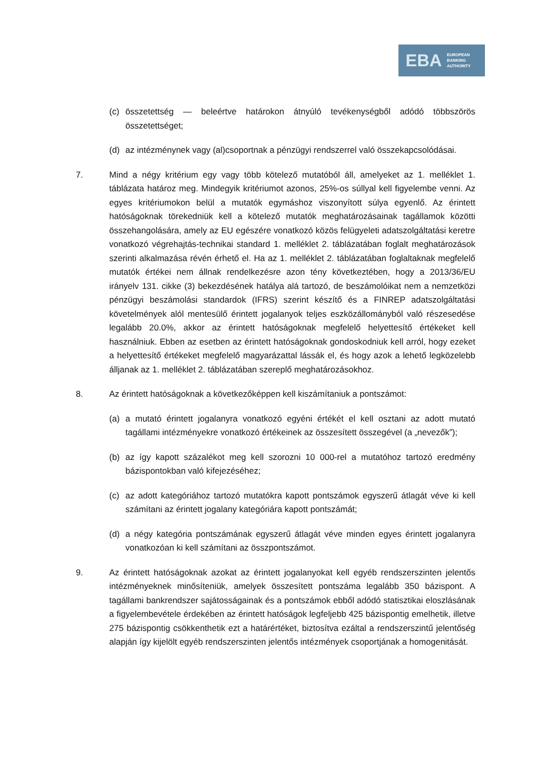EBA EUROPEAN
BANKING
AUTHORITY
(c) összetettség — beleértve határokon átnyúló tevékenységből adódó többszörös összetettséget;
(d) az intézménynek vagy (al)csoportnak a pénzügyi rendszerrel való összekapcsolódásai.
7. Mind a négy kritérium egy vagy több kötelező mutatóból áll, amelyeket az 1. melléklet 1. táblázata határoz meg. Mindegyik kritériumot azonos, 25%-os súllyal kell figyelembe venni. Az egyes kritériumokon belül a mutatók egymáshoz viszonyított súlya egyenlő. Az érintett hatóságoknak törekedniük kell a kötelező mutatók meghatározásainak tagállamok közötti összehangolására, amely az EU egészére vonatkozó közös felügyeleti adatszolgáltatási keretre vonatkozó végrehajtás-technikai standard 1. melléklet 2. táblázatában foglalt meghatározások szerinti alkalmazása révén érhető el. Ha az 1. melléklet 2. táblázatában foglaltaknak megfelelő mutatók értékei nem állnak rendelkezésre azon tény következtében, hogy a 2013/36/EU irányelv 131. cikke (3) bekezdésének hatálya alá tartozó, de beszámolóikat nem a nemzetközi pénzügyi beszámolási standardok (IFRS) szerint készítő és a FINREP adatszolgáltatási követelmények alól mentesülő érintett jogalanyok teljes eszközállományból való részesedése legalább 20.0%, akkor az érintett hatóságoknak megfelelő helyettesítő értékeket kell használniuk. Ebben az esetben az érintett hatóságoknak gondoskodniuk kell arról, hogy ezeket a helyettesítő értékeket megfelelő magyarázattal lássák el, és hogy azok a lehető legközelebb álljanak az 1. melléklet 2. táblázatában szereplő meghatározásokhoz.
8. Az érintett hatóságoknak a következőképpen kell kiszámítaniuk a pontszámot:
(a) a mutató érintett jogalanyra vonatkozó egyéni értékét el kell osztani az adott mutató tagállami intézményekre vonatkozó értékeinek az összesített összegével (a „nevezők”);
(b) az így kapott százalékot meg kell szorozni 10 000-rel a mutatóhoz tartozó eredmény bázispontokban való kifejezéséhez;
(c) az adott kategóriához tartozó mutatókra kapott pontszámok egyszerű átlagát véve ki kell számítani az érintett jogalany kategóriára kapott pontszámát;
(d) a négy kategória pontszámának egyszerű átlagát véve minden egyes érintett jogalanyra vonatkozóan ki kell számítani az összpontszámot.
9. Az érintett hatóságoknak azokat az érintett jogalanyokat kell egyéb rendszerszinten jelentős intézményeknek minősíteniük, amelyek összesített pontszáma legalább 350 bázispont. A tagállami bankrendszer sajátosságainak és a pontszámok ebből adódó statisztikai eloszlásának a figyelembevétele érdekében az érintett hatóságok legfeljebb 425 bázispontig emelhetik, illetve 275 bázispontig csökkenthetik ezt a határértéket, biztosítva ezáltal a rendszerszintű jelentőség alapján így kijelölt egyéb rendszerszinten jelentős intézmények csoportjának a homogenitását.